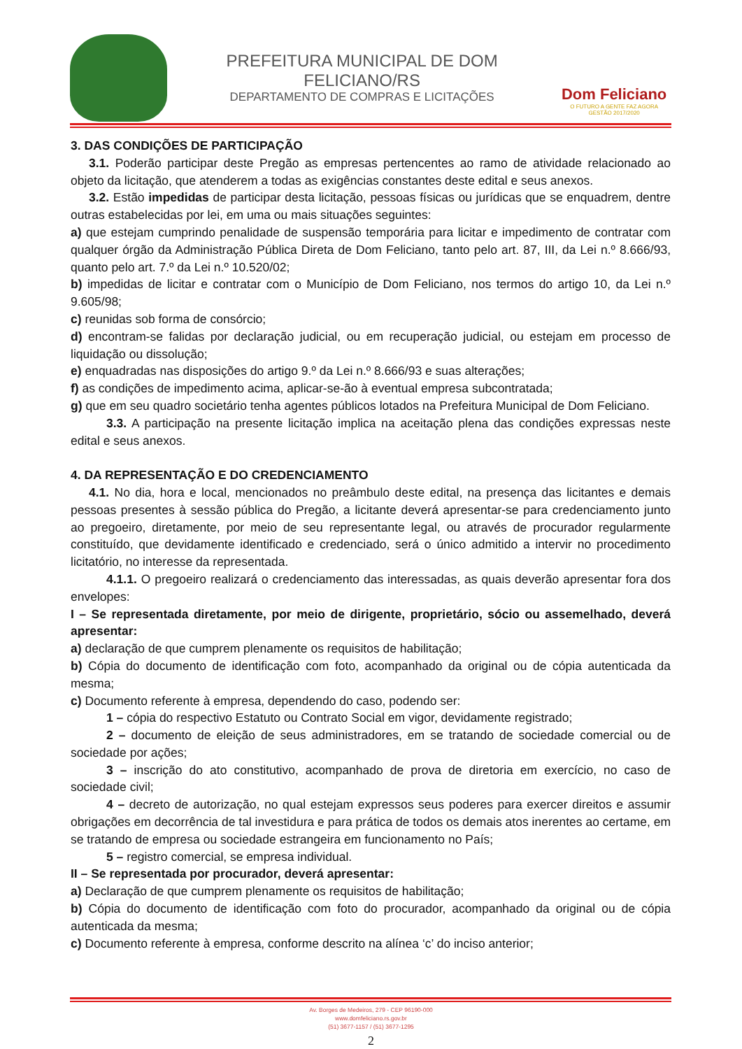PREFEITURA MUNICIPAL DE DOM FELICIANO/RS
DEPARTAMENTO DE COMPRAS E LICITAÇÕES
Dom Feliciano
O FUTURO A GENTE FAZ AGORA
GESTÃO 2017/2020
3. DAS CONDIÇÕES DE PARTICIPAÇÃO
3.1. Poderão participar deste Pregão as empresas pertencentes ao ramo de atividade relacionado ao objeto da licitação, que atenderem a todas as exigências constantes deste edital e seus anexos.
3.2. Estão impedidas de participar desta licitação, pessoas físicas ou jurídicas que se enquadrem, dentre outras estabelecidas por lei, em uma ou mais situações seguintes:
a) que estejam cumprindo penalidade de suspensão temporária para licitar e impedimento de contratar com qualquer órgão da Administração Pública Direta de Dom Feliciano, tanto pelo art. 87, III, da Lei n.º 8.666/93, quanto pelo art. 7.º da Lei n.º 10.520/02;
b) impedidas de licitar e contratar com o Município de Dom Feliciano, nos termos do artigo 10, da Lei n.º 9.605/98;
c) reunidas sob forma de consórcio;
d) encontram-se falidas por declaração judicial, ou em recuperação judicial, ou estejam em processo de liquidação ou dissolução;
e) enquadradas nas disposições do artigo 9.º da Lei n.º 8.666/93 e suas alterações;
f) as condições de impedimento acima, aplicar-se-ão à eventual empresa subcontratada;
g) que em seu quadro societário tenha agentes públicos lotados na Prefeitura Municipal de Dom Feliciano.
3.3. A participação na presente licitação implica na aceitação plena das condições expressas neste edital e seus anexos.
4. DA REPRESENTAÇÃO E DO CREDENCIAMENTO
4.1. No dia, hora e local, mencionados no preâmbulo deste edital, na presença das licitantes e demais pessoas presentes à sessão pública do Pregão, a licitante deverá apresentar-se para credenciamento junto ao pregoeiro, diretamente, por meio de seu representante legal, ou através de procurador regularmente constituído, que devidamente identificado e credenciado, será o único admitido a intervir no procedimento licitatório, no interesse da representada.
4.1.1. O pregoeiro realizará o credenciamento das interessadas, as quais deverão apresentar fora dos envelopes:
I – Se representada diretamente, por meio de dirigente, proprietário, sócio ou assemelhado, deverá apresentar:
a) declaração de que cumprem plenamente os requisitos de habilitação;
b) Cópia do documento de identificação com foto, acompanhado da original ou de cópia autenticada da mesma;
c) Documento referente à empresa, dependendo do caso, podendo ser:
1 – cópia do respectivo Estatuto ou Contrato Social em vigor, devidamente registrado;
2 – documento de eleição de seus administradores, em se tratando de sociedade comercial ou de sociedade por ações;
3 – inscrição do ato constitutivo, acompanhado de prova de diretoria em exercício, no caso de sociedade civil;
4 – decreto de autorização, no qual estejam expressos seus poderes para exercer direitos e assumir obrigações em decorrência de tal investidura e para prática de todos os demais atos inerentes ao certame, em se tratando de empresa ou sociedade estrangeira em funcionamento no País;
5 – registro comercial, se empresa individual.
II – Se representada por procurador, deverá apresentar:
a) Declaração de que cumprem plenamente os requisitos de habilitação;
b) Cópia do documento de identificação com foto do procurador, acompanhado da original ou de cópia autenticada da mesma;
c) Documento referente à empresa, conforme descrito na alínea ‘c’ do inciso anterior;
Av. Borges de Medeiros, 279 - CEP 96190-000
www.domfeliciano.rs.gov.br
(51) 3677-1157 / (51) 3677-1295
2